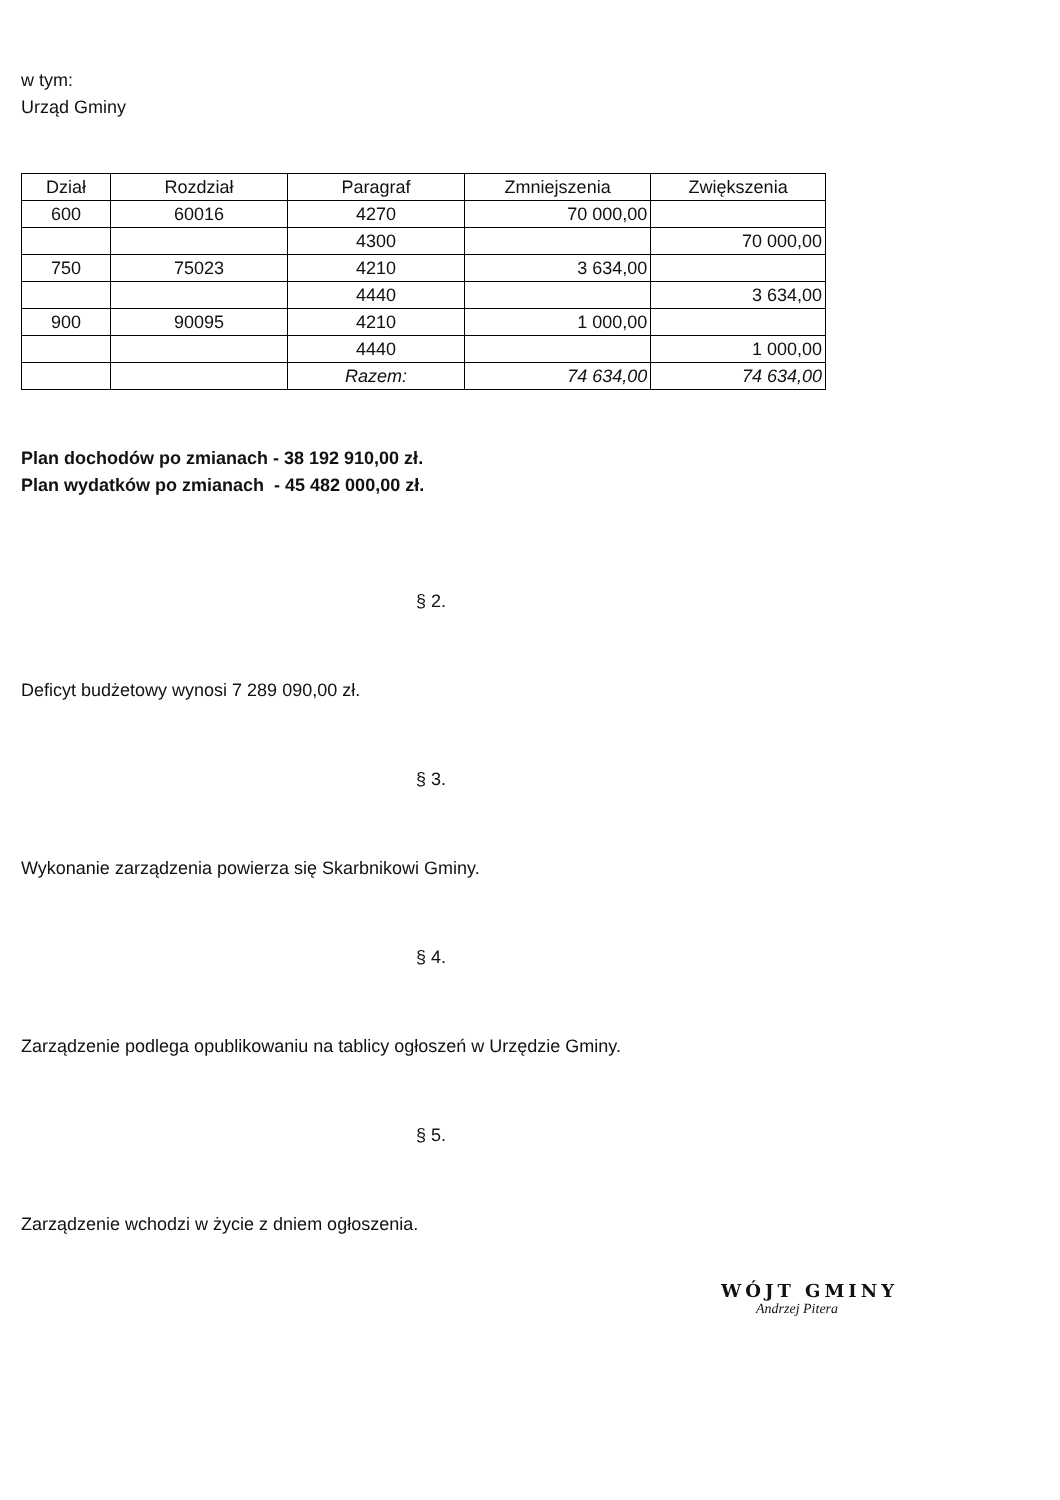w tym:
Urząd Gminy
| Dział | Rozdział | Paragraf | Zmniejszenia | Zwiększenia |
| --- | --- | --- | --- | --- |
| 600 | 60016 | 4270 | 70 000,00 | |
| | | 4300 | | 70 000,00 |
| 750 | 75023 | 4210 | 3 634,00 | |
| | | 4440 | | 3 634,00 |
| 900 | 90095 | 4210 | 1 000,00 | |
| | | 4440 | | 1 000,00 |
| | | Razem: | 74 634,00 | 74 634,00 |
Plan dochodów po zmianach - 38 192 910,00 zł.
Plan wydatków po zmianach - 45 482 000,00 zł.
§ 2.
Deficyt budżetowy wynosi 7 289 090,00 zł.
§ 3.
Wykonanie zarządzenia powierza się Skarbnikowi Gminy.
§ 4.
Zarządzenie podlega opublikowaniu na tablicy ogłoszeń w Urzędzie Gminy.
§ 5.
Zarządzenie wchodzi w życie z dniem ogłoszenia.
WÓJT GMINY
Andrzej Pitera